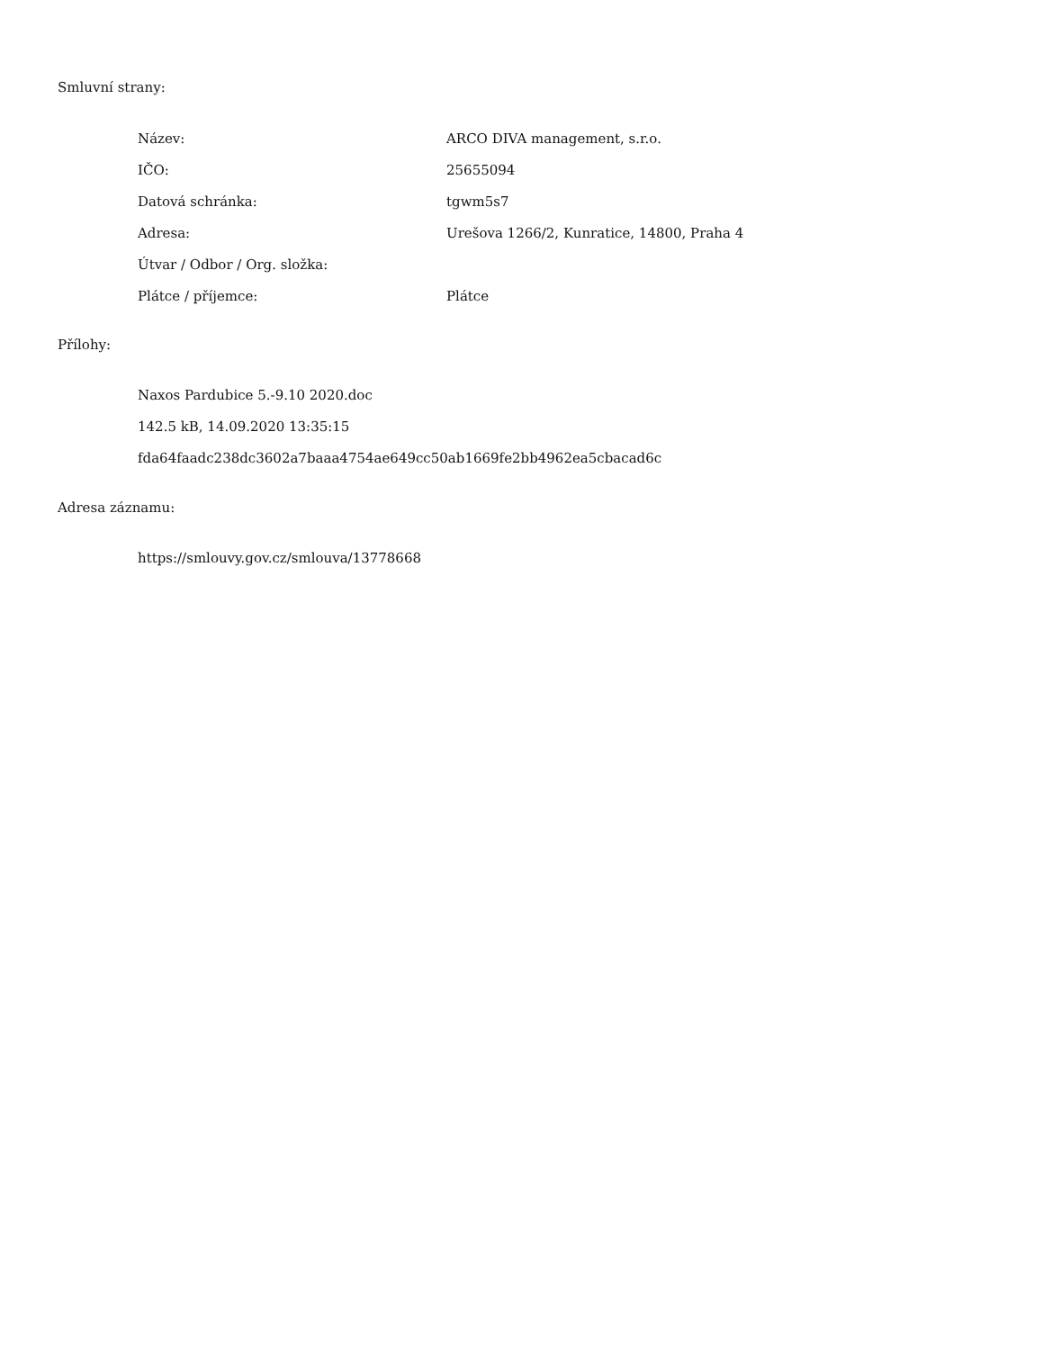Smluvní strany:
| Název: | ARCO DIVA management, s.r.o. |
| IČO: | 25655094 |
| Datová schránka: | tgwm5s7 |
| Adresa: | Urešova 1266/2, Kunratice, 14800, Praha 4 |
| Útvar / Odbor / Org. složka: | |
| Plátce / příjemce: | Plátce |
Přílohy:
Naxos Pardubice 5.-9.10 2020.doc
142.5 kB, 14.09.2020 13:35:15
fda64faadc238dc3602a7baaa4754ae649cc50ab1669fe2bb4962ea5cbacad6c
Adresa záznamu:
https://smlouvy.gov.cz/smlouva/13778668